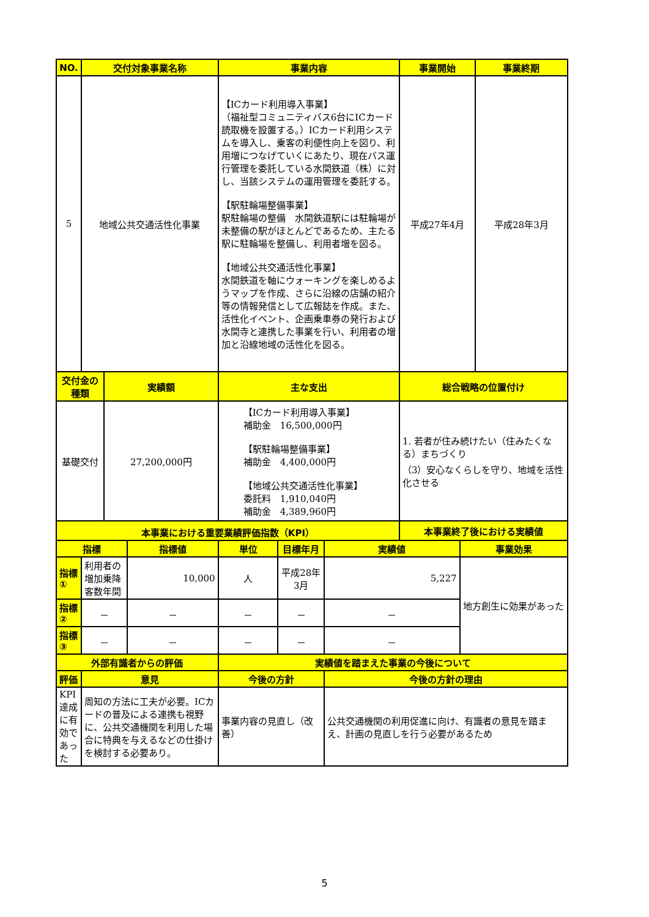| NO. | 交付対象事業名称 | | | 事業内容 | | | 事業開始 | | 事業終期 |
| --- | --- | --- | --- | --- | --- | --- | --- | --- | --- |
| 5 | 地域公共交通活性化事業 | | | 【ICカード利用導入事業】 （福祉型コミュニティバス6台にICカード読取機を設置する。）ICカード利用システムを導入し、乗客の利便性向上を図り、利用増につなげていくにあたり、現在バス運行管理を委託している水間鉄道（株）に対し、当該システムの運用管理を委託する。 【駅駐輪場整備事業】 駅駐輪場の整備 水間鉄道駅には駐輪場が未整備の駅がほとんどであるため、主たる駅に駐輪場を整備し、利用者増を図る。 【地域公共交通活性化事業】 水間鉄道を軸にウォーキングを楽しめるようマップを作成、さらに沿線の店舗の紹介等の情報発信として広報誌を作成。また、活性化イベント、企画乗車券の発行および水間寺と連携した事業を行い、利用者の増加と沿線地域の活性化を図る。 | | | 平成27年4月 | | 平成28年3月 |
| 交付金の種類 | | 実績額 | | 主な支出 | | | 総合戦略の位置付け | | |
| 基礎交付 | | 27,200,000円 | | 【ICカード利用導入事業】 補助金 16,500,000円 【駅駐輪場整備事業】 補助金 4,400,000円 【地域公共交通活性化事業】 委託料 1,910,040円 補助金 4,389,960円 | | | 1. 若者が住み続けたい（住みたくなる）まちづくり （3）安心なくらしを守り、地域を活性化させる | | |
| 本事業における重要業績評価指数（KPI） | | | | | | | 本事業終了後における実績値 | | |
| 指標 | | | 指標値 | 単位 | 目標年月 | 実績値 | | 事業効果 | |
| 指標① | 利用者の増加乗降客数年間 | | 10,000 | 人 | 平成28年3月 | 5,227 | | 地方創生に効果があった | |
| 指標② | － | | － | － | － | － | | | |
| 指標③ | － | | － | － | － | － | | | |
| 外部有識者からの評価 | | | | 実績値を踏まえた事業の今後について | | | | | |
| 評価 | 意見 | | | 今後の方針 | | 今後の方針の理由 | | | |
| KPI達成に有効であった | 周知の方法に工夫が必要。ICカードの普及による連携も視野に、公共交通機関を利用した場合に特典を与えるなどの仕掛けを検討する必要あり。 | | | 事業内容の見直し（改善） | | 公共交通機関の利用促進に向け、有識者の意見を踏まえ、計画の見直しを行う必要があるため | | | |
5